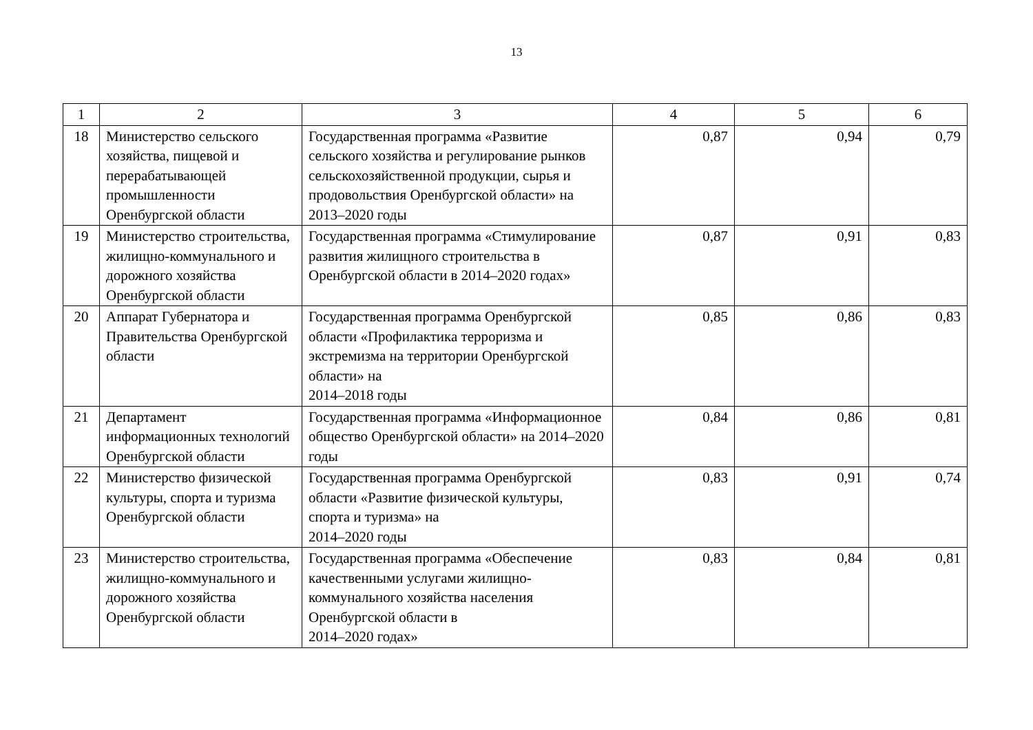13
| 1 | 2 | 3 | 4 | 5 | 6 |
| --- | --- | --- | --- | --- | --- |
| 18 | Министерство сельского хозяйства, пищевой и перерабатывающей промышленности Оренбургской области | Государственная программа «Развитие сельского хозяйства и регулирование рынков сельскохозяйственной продукции, сырья и продовольствия Оренбургской области» на 2013–2020 годы | 0,87 | 0,94 | 0,79 |
| 19 | Министерство строительства, жилищно-коммунального и дорожного хозяйства Оренбургской области | Государственная программа «Стимулирование развития жилищного строительства в Оренбургской области в 2014–2020 годах» | 0,87 | 0,91 | 0,83 |
| 20 | Аппарат Губернатора и Правительства Оренбургской области | Государственная программа Оренбургской области «Профилактика терроризма и экстремизма на территории Оренбургской области» на 2014–2018 годы | 0,85 | 0,86 | 0,83 |
| 21 | Департамент информационных технологий Оренбургской области | Государственная программа «Информационное общество Оренбургской области» на 2014–2020 годы | 0,84 | 0,86 | 0,81 |
| 22 | Министерство физической культуры, спорта и туризма Оренбургской области | Государственная программа Оренбургской области «Развитие физической культуры, спорта и туризма» на 2014–2020 годы | 0,83 | 0,91 | 0,74 |
| 23 | Министерство строительства, жилищно-коммунального и дорожного хозяйства Оренбургской области | Государственная программа «Обеспечение качественными услугами жилищно-коммунального хозяйства населения Оренбургской области в 2014–2020 годах» | 0,83 | 0,84 | 0,81 |